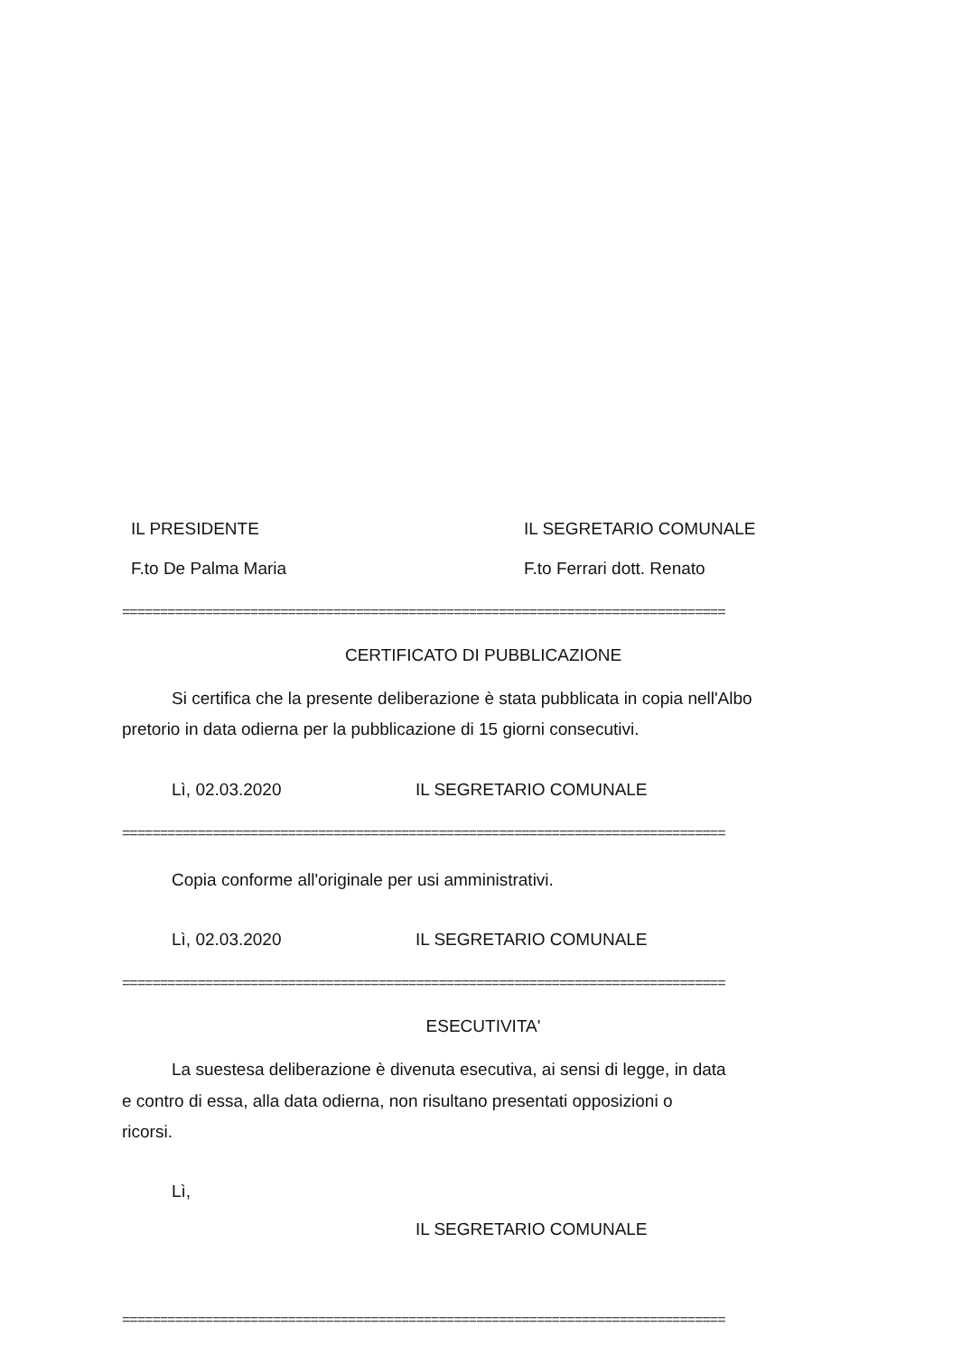IL PRESIDENTE IL SEGRETARIO COMUNALE
F.to De Palma Maria F.to Ferrari dott. Renato
================================================================================
CERTIFICATO DI PUBBLICAZIONE
Si certifica che la presente deliberazione è stata pubblicata in copia nell'Albo
pretorio in data odierna per la pubblicazione di 15 giorni consecutivi.
Lì, 02.03.2020 IL SEGRETARIO COMUNALE
================================================================================
Copia conforme all'originale per usi amministrativi.
Lì, 02.03.2020 IL SEGRETARIO COMUNALE
================================================================================
ESECUTIVITA'
La suestesa deliberazione è divenuta esecutiva, ai sensi di legge, in data
e contro di essa, alla data odierna, non risultano presentati opposizioni o
ricorsi.
Lì,
IL SEGRETARIO COMUNALE
================================================================================